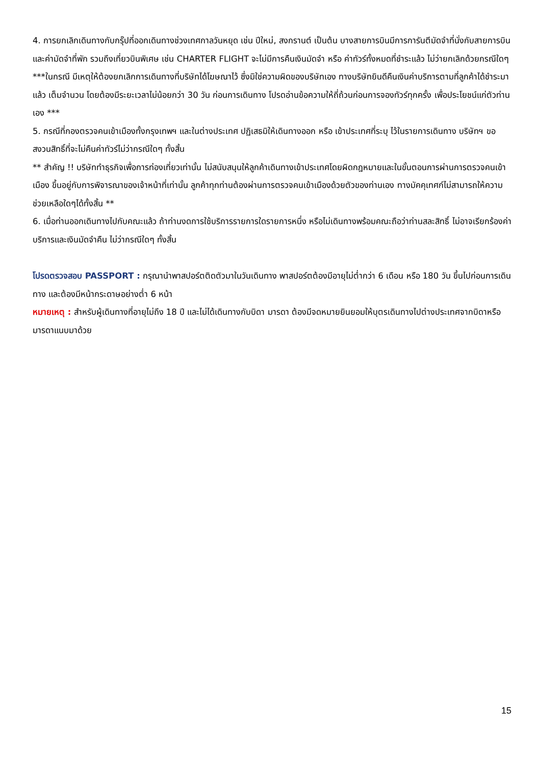4. การยกเลิกเดินทางกับกรุ๊ปที่ออกเดินทางช่วงเทศกาลวันหยุด เช่น ปีใหม่, สงกรานต์ เป็นต้น บางสายการบินมีการการันตีมัดจำที่นั่งกับสายการบินและค่ามัดจำที่พัก รวมถึงเที่ยวบินพิเศษ เช่น CHARTER FLIGHT จะไม่มีการคืนเงินมัดจำ หรือ ค่าทัวร์ทั้งหมดที่ชำระแล้ว ไม่ว่ายกเลิกด้วยกรณีใดๆ
***ในกรณี มีเหตุให้ต้องยกเลิกการเดินทางที่บริษัทได้โฆษณาไว้ ซึ่งมิใช่ความผิดของบริษัทเอง ทางบริษัทยินดีคืนเงินค่าบริการตามที่ลูกค้าได้ชำระมาแล้ว เต็มจำนวน โดยต้องมีระยะเวลาไม่น้อยกว่า 30 วัน ก่อนการเดินทาง โปรดอ่านข้อความให้ถี่ถ้วนก่อนการจองทัวร์ทุกครั้ง เพื่อประโยชน์แก่ตัวท่านเอง ***
5. กรณีที่กองตรวจคนเข้าเมืองทั้งกรุงเทพฯ และในต่างประเทศ ปฏิเสธมิให้เดินทางออก หรือ เข้าประเทศที่ระบุ ไว้ในรายการเดินทาง บริษัทฯ ขอสงวนสิทธิ์ที่จะไม่คืนค่าทัวร์ไม่ว่ากรณีใดๆ ทั้งสิ้น
** สำคัญ !! บริษัททำธุรกิจเพื่อการท่องเที่ยวเท่านั้น ไม่สนับสนุนให้ลูกค้าเดินทางเข้าประเทศโดยผิดกฎหมายและในขั้นตอนการผ่านการตรวจคนเข้าเมือง ขึ้นอยู่กับการพิจารณาของเจ้าหน้าที่เท่านั้น ลูกค้าทุกท่านต้องผ่านการตรวจคนเข้าเมืองด้วยตัวของท่านเอง ทางมัคคุเทศก์ไม่สามารถให้ความช่วยเหลือใดๆได้ทั้งสิ้น **
6. เมื่อท่านออกเดินทางไปกับคณะแล้ว ถ้าท่านงดการใช้บริการรายการใดรายการหนึ่ง หรือไม่เดินทางพร้อมคณะถือว่าท่านสละสิทธิ์ ไม่อาจเรียกร้องค่าบริการและเงินมัดจำคืน ไม่ว่ากรณีใดๆ ทั้งสิ้น
โปรดตรวจสอบ PASSPORT : กรุณานำพาสปอร์ตติดตัวมาในวันเดินทาง พาสปอร์ตต้องมีอายุไม่ต่ำกว่า 6 เดือน หรือ 180 วัน ขึ้นไปก่อนการเดินทาง และต้องมีหน้ากระดาษอย่างต่ำ 6 หน้า
หมายเหตุ : สำหรับผู้เดินทางที่อายุไม่ถึง 18 ปี และไม่ได้เดินทางกับบิดา มารดา ต้องมีจดหมายยินยอมให้บุตรเดินทางไปต่างประเทศจากบิดาหรือมารดาแนบมาด้วย
15